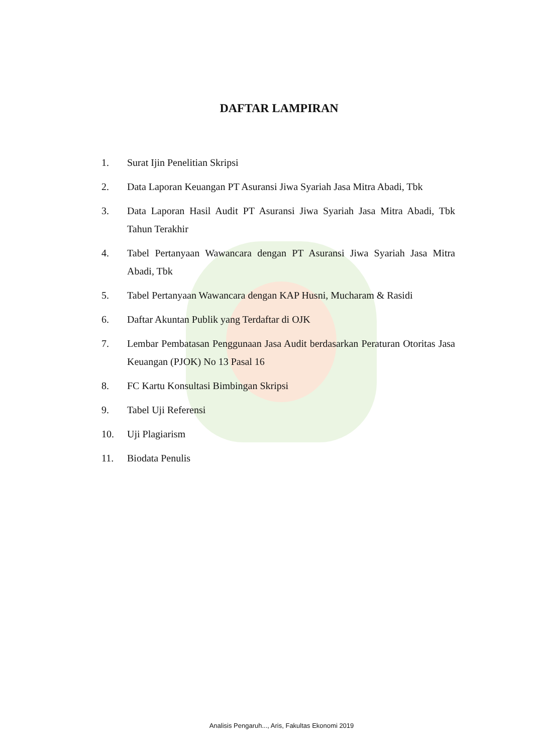DAFTAR LAMPIRAN
1. Surat Ijin Penelitian Skripsi
2. Data Laporan Keuangan PT Asuransi Jiwa Syariah Jasa Mitra Abadi, Tbk
3. Data Laporan Hasil Audit PT Asuransi Jiwa Syariah Jasa Mitra Abadi, Tbk Tahun Terakhir
4. Tabel Pertanyaan Wawancara dengan PT Asuransi Jiwa Syariah Jasa Mitra Abadi, Tbk
5. Tabel Pertanyaan Wawancara dengan KAP Husni, Mucharam & Rasidi
6. Daftar Akuntan Publik yang Terdaftar di OJK
7. Lembar Pembatasan Penggunaan Jasa Audit berdasarkan Peraturan Otoritas Jasa Keuangan (PJOK) No 13 Pasal 16
8. FC Kartu Konsultasi Bimbingan Skripsi
9. Tabel Uji Referensi
10. Uji Plagiarism
11. Biodata Penulis
Analisis Pengaruh..., Aris, Fakultas Ekonomi 2019